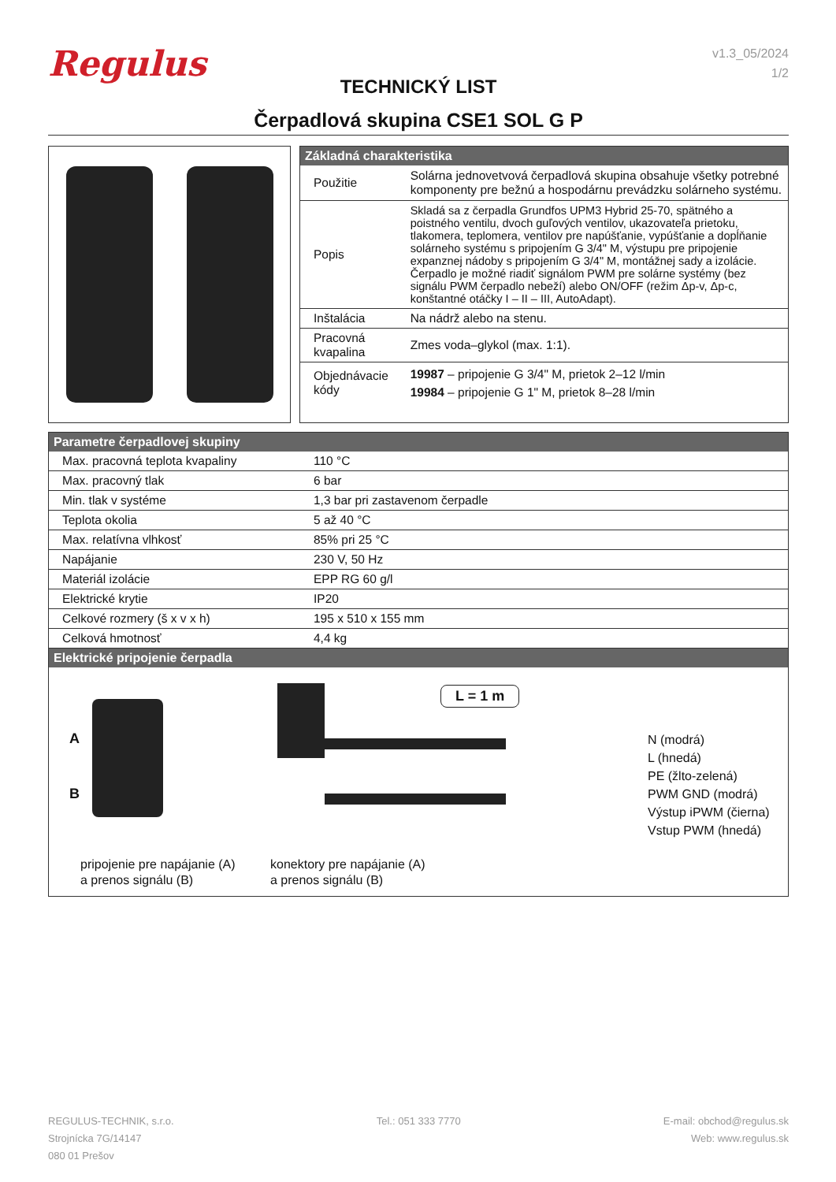Regulus
v1.3_05/2024
1/2
TECHNICKÝ LIST
Čerpadlová skupina CSE1 SOL G P
| Základná charakteristika | |
| --- | --- |
| Použitie | Solárna jednovetvová čerpadlová skupina obsahuje všetky potrebné komponenty pre bežnú a hospodárnu prevádzku solárneho systému. |
| Popis | Skladá sa z čerpadla Grundfos UPM3 Hybrid 25-70, spätného a poistného ventilu, dvoch guľových ventilov, ukazovateľa prietoku, tlakomera, teplomera, ventilov pre napúšťanie, vypúšťanie a dopĺňanie solárneho systému s pripojením G 3/4" M, výstupu pre pripojenie expanznej nádoby s pripojením G 3/4" M, montážnej sady a izolácie. Čerpadlo je možné riadiť signálom PWM pre solárne systémy (bez signálu PWM čerpadlo nebeží) alebo ON/OFF (režim Δp-v, Δp-c, konštantné otáčky I – II – III, AutoAdapt). |
| Inštalácia | Na nádrž alebo na stenu. |
| Pracovná kvapalina | Zmes voda–glykol (max. 1:1). |
| Objednávacie kódy | 19987 – pripojenie G 3/4" M, prietok 2–12 l/min 19984 – pripojenie G 1" M, prietok 8–28 l/min |
| Parametre čerpadlovej skupiny | |
| --- | --- |
| Max. pracovná teplota kvapaliny | 110 °C |
| Max. pracovný tlak | 6 bar |
| Min. tlak v systéme | 1,3 bar pri zastavenom čerpadle |
| Teplota okolia | 5 až 40 °C |
| Max. relatívna vlhkosť | 85% pri 25 °C |
| Napájanie | 230 V, 50 Hz |
| Materiál izolácie | EPP RG 60 g/l |
| Elektrické krytie | IP20 |
| Celkové rozmery (š x v x h) | 195 x 510 x 155 mm |
| Celková hmotnosť | 4,4 kg |
| Elektrické pripojenie čerpadla |
| --- |
A
B
L = 1 m
N (modrá)
L (hnedá)
PE (žlto-zelená)
PWM GND (modrá)
Výstup iPWM (čierna)
Vstup PWM (hnedá)
pripojenie pre napájanie (A)
a prenos signálu (B)
konektory pre napájanie (A)
a prenos signálu (B)
REGULUS-TECHNIK, s.r.o.
Strojnícka 7G/14147
080 01 Prešov
Tel.: 051 333 7770 E-mail: obchod@regulus.sk
Web: www.regulus.sk